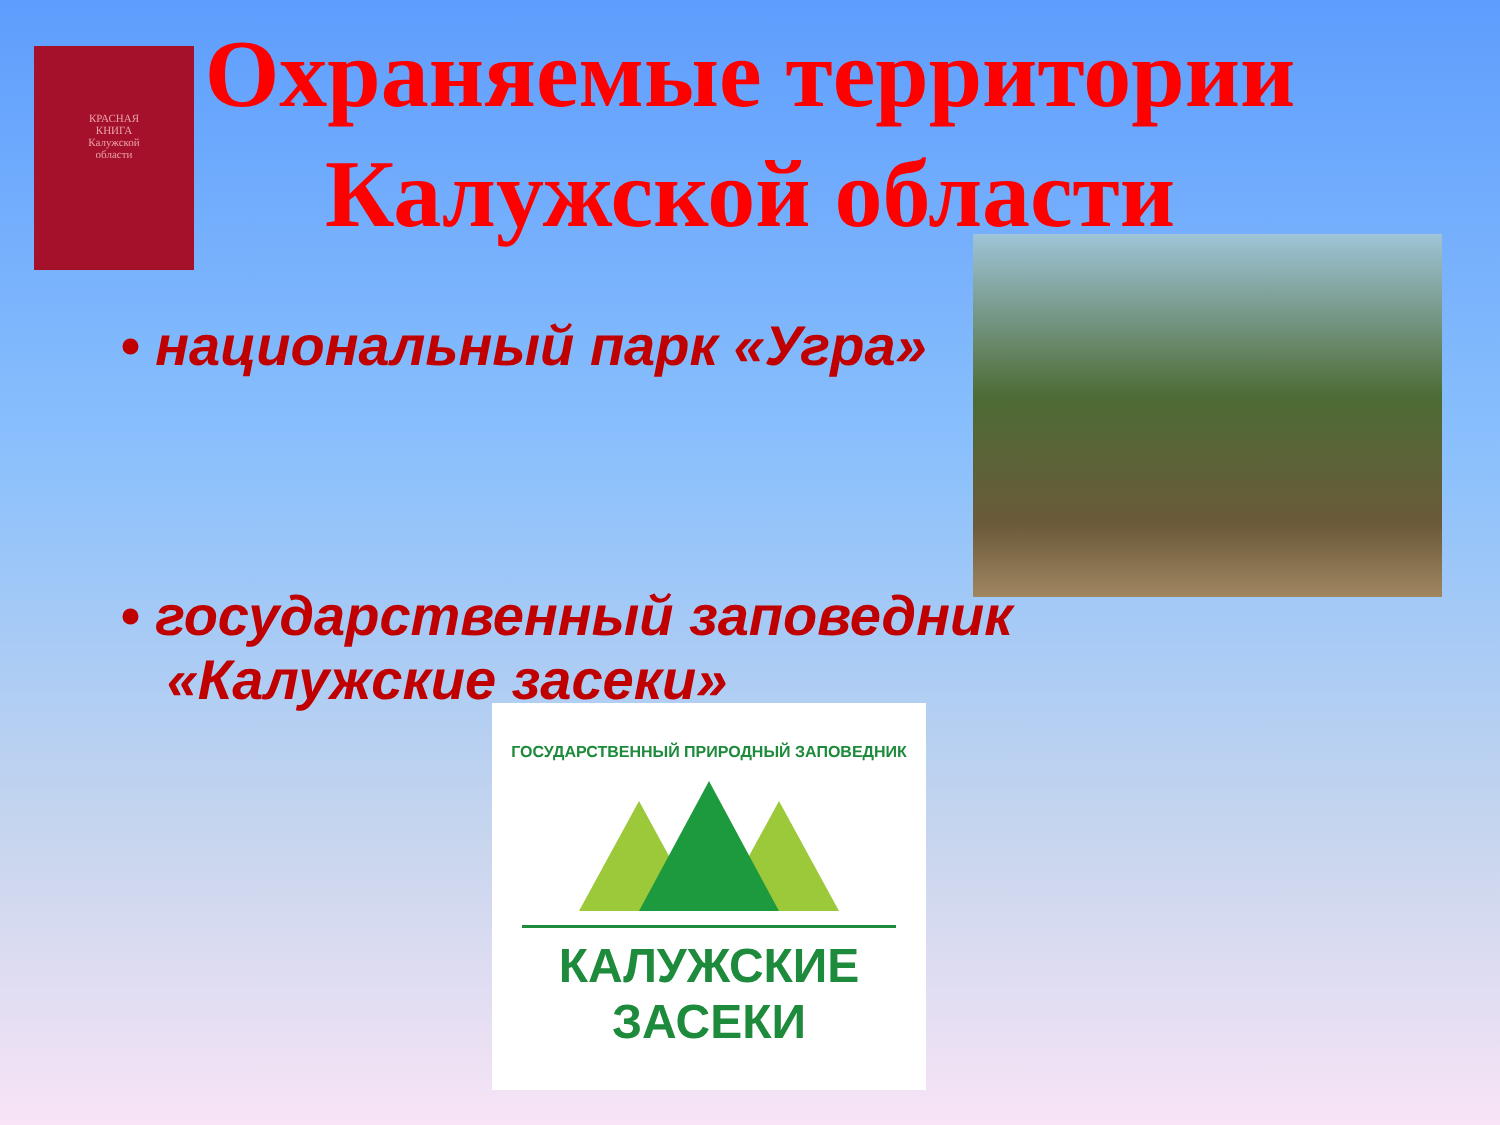КРАСНАЯ
КНИГА
Калужской
области
Охраняемые территории
Калужской области
• национальный парк «Угра»
• государственный заповедник
«Калужские засеки»
ГОСУДАРСТВЕННЫЙ ПРИРОДНЫЙ ЗАПОВЕДНИК
КАЛУЖСКИЕ
ЗАСЕКИ